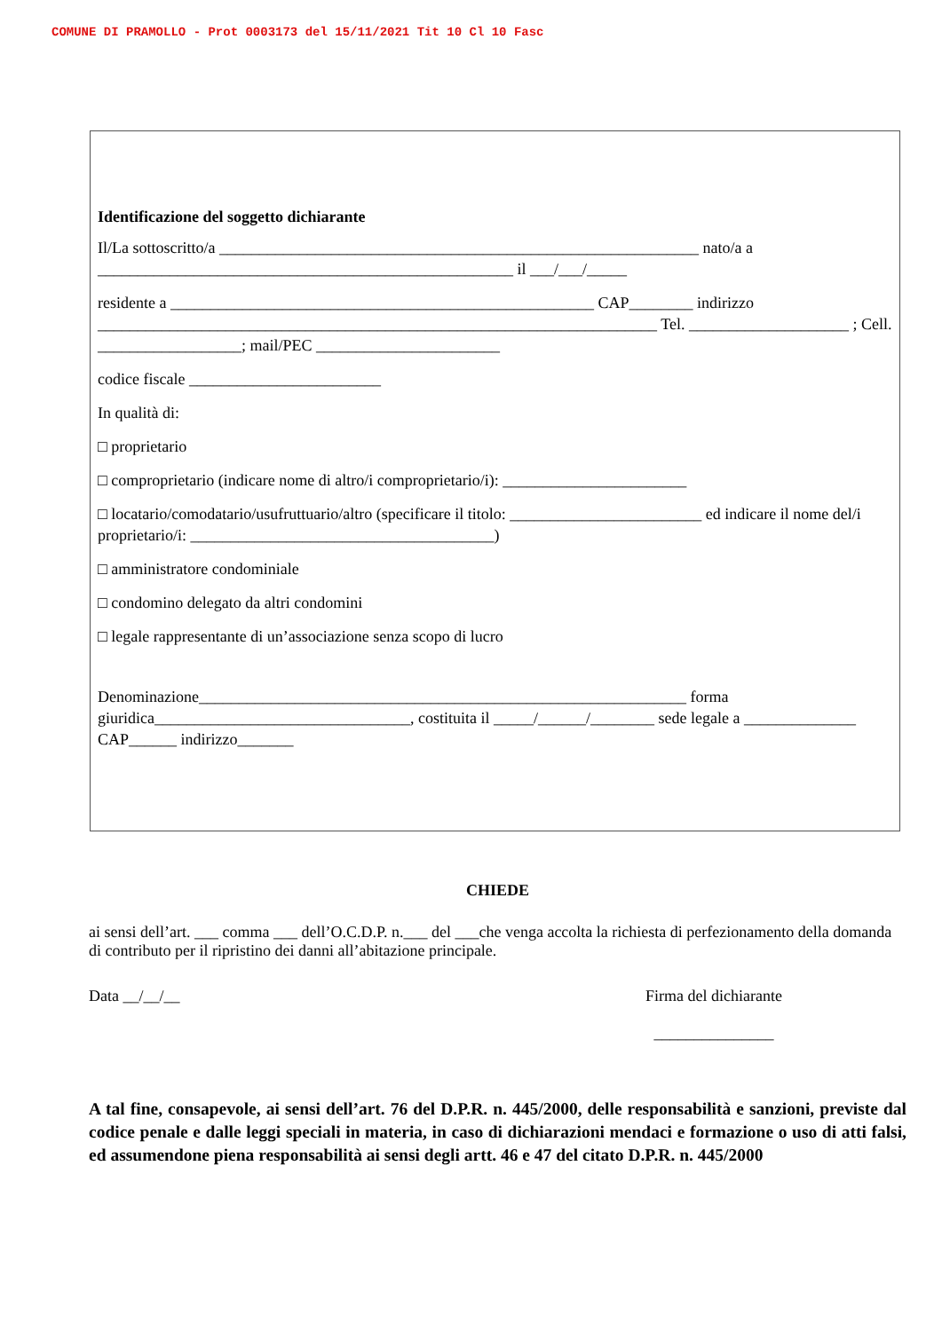COMUNE DI PRAMOLLO - Prot 0003173 del 15/11/2021 Tit 10 Cl 10 Fasc
Identificazione del soggetto dichiarante
Il/La sottoscritto/a ____________________________________________________________ nato/a a ____________________________________________________ il ___/___/_____
residente a _____________________________________________________ CAP________ indirizzo ______________________________________________________________________ Tel. ____________________ ; Cell. __________________; mail/PEC _______________________
codice fiscale ________________________
In qualità di:
□ proprietario
□ comproprietario (indicare nome di altro/i comproprietario/i): _______________________
□ locatario/comodatario/usufruttuario/altro (specificare il titolo: ________________________ ed indicare il nome del/i proprietario/i: ______________________________________)
□ amministratore condominiale
□ condomino delegato da altri condomini
□ legale rappresentante di un’associazione senza scopo di lucro
Denominazione_____________________________________________________________ forma giuridica________________________________, costituita il _____/______/________ sede legale a ______________ CAP______ indirizzo_______
CHIEDE
ai sensi dell’art. ___ comma ___ dell’O.C.D.P. n.___ del ___che venga accolta la richiesta di perfezionamento della domanda di contributo per il ripristino dei danni all’abitazione principale.
Data __/__/__ Firma del dichiarante
_______________
A tal fine, consapevole, ai sensi dell’art. 76 del D.P.R. n. 445/2000, delle responsabilità e sanzioni, previste dal codice penale e dalle leggi speciali in materia, in caso di dichiarazioni mendaci e formazione o uso di atti falsi, ed assumendone piena responsabilità ai sensi degli artt. 46 e 47 del citato D.P.R. n. 445/2000